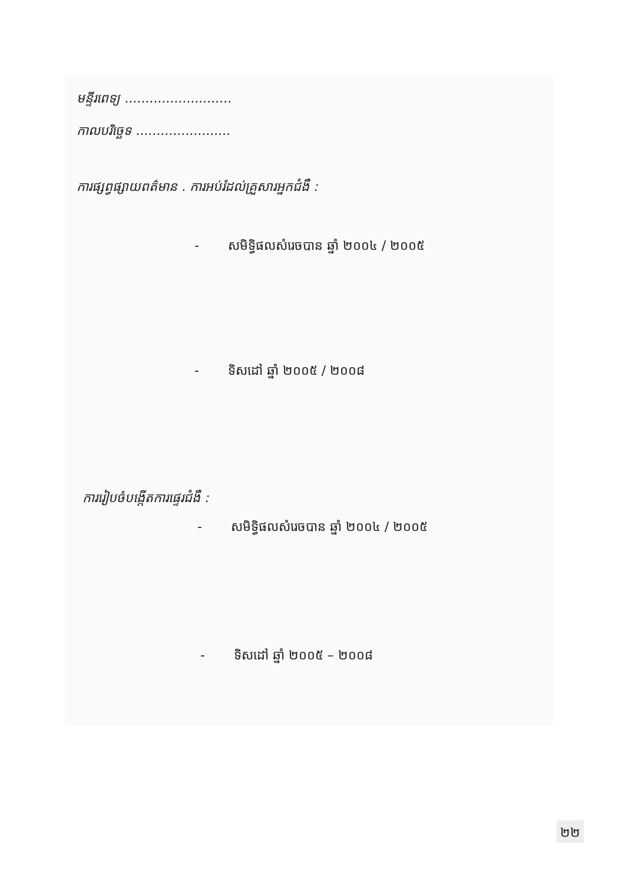មន្ទីរពេទ្យ ..........................
កាលបរិច្ឆេទ .......................
ការផ្សព្វផ្សាយពត៌មាន . ការអប់រំដល់គ្រួសារអ្នកជំងឺ :
- សមិទ្ធិផលសំរេចបាន ឆ្នាំ ២០០៤ / ២០០៥
- ទិសដៅ ឆ្នាំ ២០០៥ / ២០០៨
ការរៀបចំបង្កើតការផ្ទេរជំងឺ :
- សមិទ្ធិផលសំរេចបាន ឆ្នាំ ២០០៤ / ២០០៥
- ទិសដៅ ឆ្នាំ ២០០៥ – ២០០៨
២២